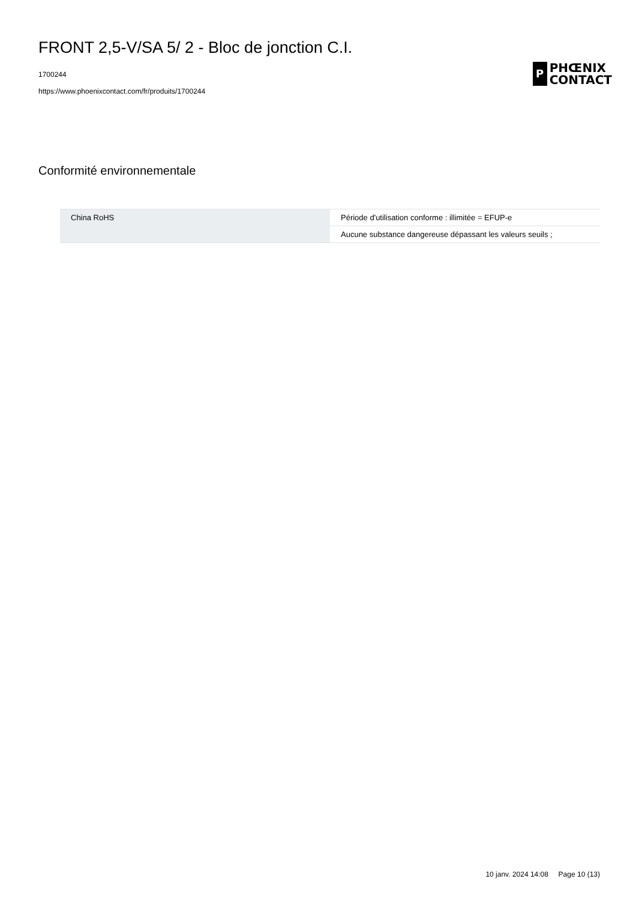FRONT 2,5-V/SA 5/ 2 - Bloc de jonction C.I.
1700244
https://www.phoenixcontact.com/fr/produits/1700244
P
PHŒNIX
CONTACT
Conformité environnementale
| China RoHS | Période d'utilisation conforme : illimitée = EFUP-e |
| | Aucune substance dangereuse dépassant les valeurs seuils ; |
10 janv. 2024 14:08 Page 10 (13)